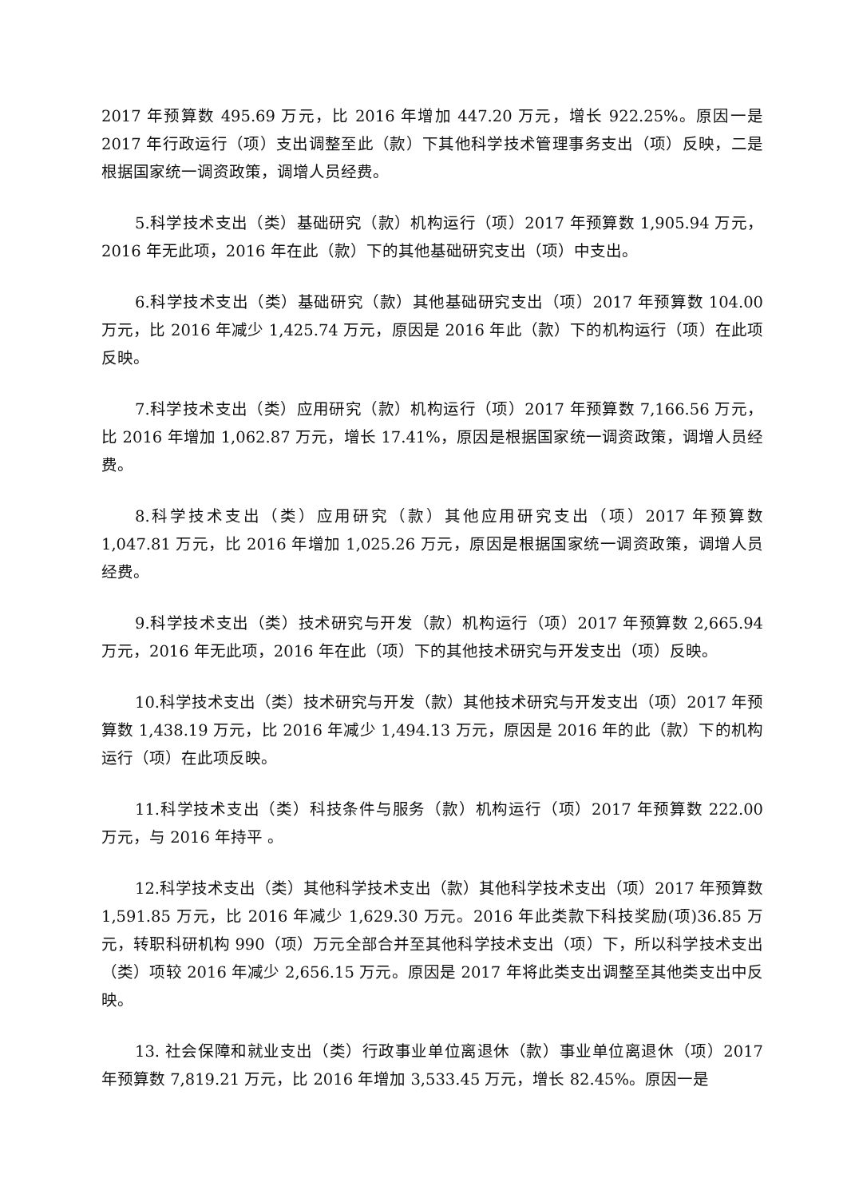2017 年预算数 495.69 万元，比 2016 年增加 447.20 万元，增长 922.25%。原因一是 2017 年行政运行（项）支出调整至此（款）下其他科学技术管理事务支出（项）反映，二是根据国家统一调资政策，调增人员经费。
5.科学技术支出（类）基础研究（款）机构运行（项）2017 年预算数 1,905.94 万元，2016 年无此项，2016 年在此（款）下的其他基础研究支出（项）中支出。
6.科学技术支出（类）基础研究（款）其他基础研究支出（项）2017 年预算数 104.00 万元，比 2016 年减少 1,425.74 万元，原因是 2016 年此（款）下的机构运行（项）在此项反映。
7.科学技术支出（类）应用研究（款）机构运行（项）2017 年预算数 7,166.56 万元，比 2016 年增加 1,062.87 万元，增长 17.41%，原因是根据国家统一调资政策，调增人员经费。
8.科学技术支出（类）应用研究（款）其他应用研究支出（项）2017 年预算数 1,047.81 万元，比 2016 年增加 1,025.26 万元，原因是根据国家统一调资政策，调增人员经费。
9.科学技术支出（类）技术研究与开发（款）机构运行（项）2017 年预算数 2,665.94 万元，2016 年无此项，2016 年在此（项）下的其他技术研究与开发支出（项）反映。
10.科学技术支出（类）技术研究与开发（款）其他技术研究与开发支出（项）2017 年预算数 1,438.19 万元，比 2016 年减少 1,494.13 万元，原因是 2016 年的此（款）下的机构运行（项）在此项反映。
11.科学技术支出（类）科技条件与服务（款）机构运行（项）2017 年预算数 222.00 万元，与 2016 年持平 。
12.科学技术支出（类）其他科学技术支出（款）其他科学技术支出（项）2017 年预算数 1,591.85 万元，比 2016 年减少 1,629.30 万元。2016 年此类款下科技奖励(项)36.85 万元，转职科研机构 990（项）万元全部合并至其他科学技术支出（项）下，所以科学技术支出（类）项较 2016 年减少 2,656.15 万元。原因是 2017 年将此类支出调整至其他类支出中反映。
13. 社会保障和就业支出（类）行政事业单位离退休（款）事业单位离退休（项）2017 年预算数 7,819.21 万元，比 2016 年增加 3,533.45 万元，增长 82.45%。原因一是